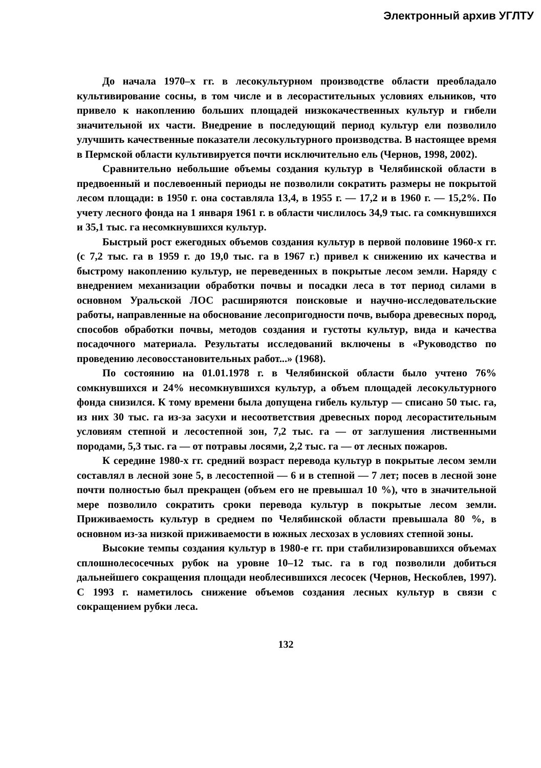Электронный архив УГЛТУ
До начала 1970–х гг. в лесокультурном производстве области преобладало культивирование сосны, в том числе и в лесорастительных условиях ельников, что привело к накоплению больших площадей низкокачественных культур и гибели значительной их части. Внедрение в последующий период культур ели позволило улучшить качественные показатели лесокультурного производства. В настоящее время в Пермской области культивируется почти исключительно ель (Чернов, 1998, 2002).
Сравнительно небольшие объемы создания культур в Челябинской области в предвоенный и послевоенный периоды не позволили сократить размеры не покрытой лесом площади: в 1950 г. она составляла 13,4, в 1955 г. — 17,2 и в 1960 г. — 15,2%. По учету лесного фонда на 1 января 1961 г. в области числилось 34,9 тыс. га сомкнувшихся и 35,1 тыс. га несомкнувшихся культур.
Быстрый рост ежегодных объемов создания культур в первой половине 1960-х гг. (с 7,2 тыс. га в 1959 г. до 19,0 тыс. га в 1967 г.) привел к снижению их качества и быстрому накоплению культур, не переведенных в покрытые лесом земли. Наряду с внедрением механизации обработки почвы и посадки леса в тот период силами в основном Уральской ЛОС расширяются поисковые и научно-исследовательские работы, направленные на обоснование лесопригодности почв, выбора древесных пород, способов обработки почвы, методов создания и густоты культур, вида и качества посадочного материала. Результаты исследований включены в «Руководство по проведению лесовосстановительных работ...» (1968).
По состоянию на 01.01.1978 г. в Челябинской области было учтено 76% сомкнувшихся и 24% несомкнувшихся культур, а объем площадей лесокультурного фонда снизился. К тому времени была допущена гибель культур — списано 50 тыс. га, из них 30 тыс. га из-за засухи и несоответствия древесных пород лесорастительным условиям степной и лесостепной зон, 7,2 тыс. га — от заглушения лиственными породами, 5,3 тыс. га — от потравы лосями, 2,2 тыс. га — от лесных пожаров.
К середине 1980-х гг. средний возраст перевода культур в покрытые лесом земли составлял в лесной зоне 5, в лесостепной — 6 и в степной — 7 лет; посев в лесной зоне почти полностью был прекращен (объем его не превышал 10 %), что в значительной мере позволило сократить сроки перевода культур в покрытые лесом земли. Приживаемость культур в среднем по Челябинской области превышала 80 %, в основном из-за низкой приживаемости в южных лесхозах в условиях степной зоны.
Высокие темпы создания культур в 1980-е гг. при стабилизировавшихся объемах сплошнолесосечных рубок на уровне 10–12 тыс. га в год позволили добиться дальнейшего сокращения площади необлесившихся лесосек (Чернов, Нескоблев, 1997). С 1993 г. наметилось снижение объемов создания лесных культур в связи с сокращением рубки леса.
132